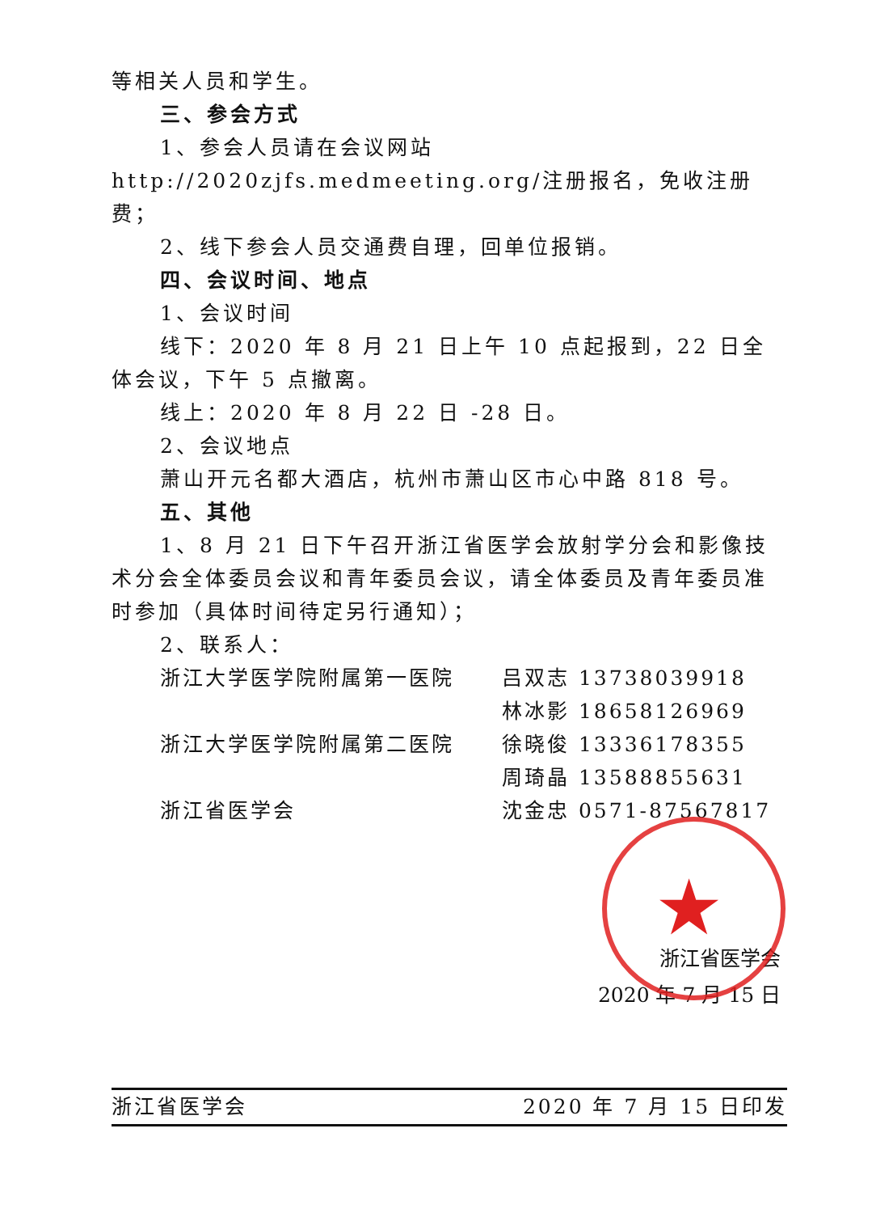等相关人员和学生。
三、参会方式
1、参会人员请在会议网站 http://2020zjfs.medmeeting.org/注册报名，免收注册费；
2、线下参会人员交通费自理，回单位报销。
四、会议时间、地点
1、会议时间
线下：2020 年 8 月 21 日上午 10 点起报到，22 日全体会议，下午 5 点撤离。
线上：2020 年 8 月 22 日 -28 日。
2、会议地点
萧山开元名都大酒店，杭州市萧山区市心中路 818 号。
五、其他
1、8 月 21 日下午召开浙江省医学会放射学分会和影像技术分会全体委员会议和青年委员会议，请全体委员及青年委员准时参加（具体时间待定另行通知）；
2、联系人：
浙江大学医学院附属第一医院 吕双志 13738039918
林冰影 18658126969
浙江大学医学院附属第二医院 徐晓俊 13336178355
周琦晶 13588855631
浙江省医学会 沈金忠 0571-87567817
浙江省医学会
2020 年 7 月 15 日
★
浙江省医学会 2020 年 7 月 15 日印发